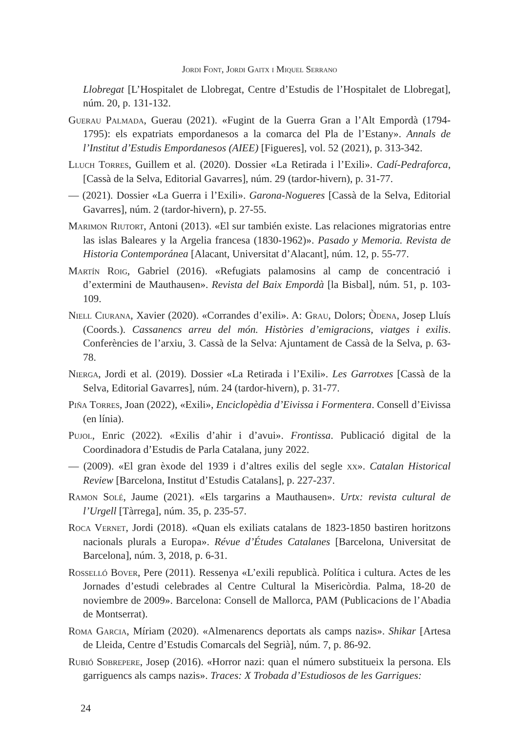Jordi Font, Jordi Gaitx i Miquel Serrano
Llobregat [L’Hospitalet de Llobregat, Centre d’Estudis de l’Hospitalet de Llobregat], núm. 20, p. 131-132.
Guerau Palmada, Guerau (2021). «Fugint de la Guerra Gran a l’Alt Empordà (1794-1795): els expatriats empordanesos a la comarca del Pla de l’Estany». Annals de l’Institut d’Estudis Empordanesos (AIEE) [Figueres], vol. 52 (2021), p. 313-342.
Lluch Torres, Guillem et al. (2020). Dossier «La Retirada i l’Exili». Cadí-Pedraforca, [Cassà de la Selva, Editorial Gavarres], núm. 29 (tardor-hivern), p. 31-77.
— (2021). Dossier «La Guerra i l’Exili». Garona-Nogueres [Cassà de la Selva, Editorial Gavarres], núm. 2 (tardor-hivern), p. 27-55.
Marimon Riutort, Antoni (2013). «El sur también existe. Las relaciones migratorias entre las islas Baleares y la Argelia francesa (1830-1962)». Pasado y Memoria. Revista de Historia Contemporánea [Alacant, Universitat d’Alacant], núm. 12, p. 55-77.
Martín Roig, Gabriel (2016). «Refugiats palamosins al camp de concentració i d’extermini de Mauthausen». Revista del Baix Empordà [la Bisbal], núm. 51, p. 103-109.
Niell Ciurana, Xavier (2020). «Corrandes d’exili». A: Grau, Dolors; Òdena, Josep Lluís (Coords.). Cassanencs arreu del món. Històries d’emigracions, viatges i exilis. Conferències de l’arxiu, 3. Cassà de la Selva: Ajuntament de Cassà de la Selva, p. 63-78.
Nierga, Jordi et al. (2019). Dossier «La Retirada i l’Exili». Les Garrotxes [Cassà de la Selva, Editorial Gavarres], núm. 24 (tardor-hivern), p. 31-77.
Piña Torres, Joan (2022), «Exili», Enciclopèdia d’Eivissa i Formentera. Consell d’Eivissa (en línia).
Pujol, Enric (2022). «Exilis d’ahir i d’avui». Frontissa. Publicació digital de la Coordinadora d’Estudis de Parla Catalana, juny 2022.
— (2009). «El gran èxode del 1939 i d’altres exilis del segle xx». Catalan Historical Review [Barcelona, Institut d’Estudis Catalans], p. 227-237.
Ramon Solé, Jaume (2021). «Els targarins a Mauthausen». Urtx: revista cultural de l’Urgell [Tàrrega], núm. 35, p. 235-57.
Roca Vernet, Jordi (2018). «Quan els exiliats catalans de 1823-1850 bastiren horitzons nacionals plurals a Europa». Révue d’Études Catalanes [Barcelona, Universitat de Barcelona], núm. 3, 2018, p. 6-31.
Rosselló Bover, Pere (2011). Ressenya «L’exili republicà. Política i cultura. Actes de les Jornades d’estudi celebrades al Centre Cultural la Misericòrdia. Palma, 18-20 de noviembre de 2009». Barcelona: Consell de Mallorca, PAM (Publicacions de l’Abadia de Montserrat).
Roma Garcia, Míriam (2020). «Almenarencs deportats als camps nazis». Shikar [Artesa de Lleida, Centre d’Estudis Comarcals del Segrià], núm. 7, p. 86-92.
Rubió Sobrepere, Josep (2016). «Horror nazi: quan el número substitueix la persona. Els garriguencs als camps nazis». Traces: X Trobada d’Estudiosos de les Garrigues:
24